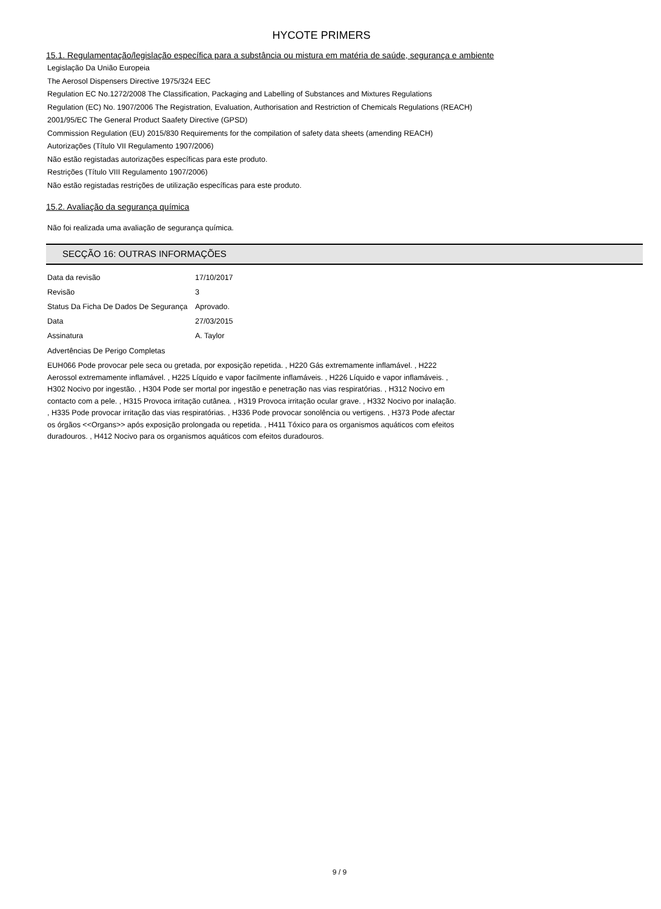HYCOTE PRIMERS
15.1. Regulamentação/legislação específica para a substância ou mistura em matéria de saúde, segurança e ambiente
Legislação Da União Europeia
The Aerosol Dispensers Directive 1975/324 EEC
Regulation EC No.1272/2008 The Classification, Packaging and Labelling of Substances and Mixtures Regulations
Regulation (EC) No. 1907/2006 The Registration, Evaluation, Authorisation and Restriction of Chemicals Regulations (REACH)
2001/95/EC The General Product Saafety Directive (GPSD)
Commission Regulation (EU) 2015/830 Requirements for the compilation of safety data sheets (amending REACH)
Autorizações (Título VII Regulamento 1907/2006)
Não estão registadas autorizações específicas para este produto.
Restrições (Título VIII Regulamento 1907/2006)
Não estão registadas restrições de utilização específicas para este produto.
15.2. Avaliação da segurança química
Não foi realizada uma avaliação de segurança química.
SECÇÃO 16: OUTRAS INFORMAÇÕES
| Data da revisão | 17/10/2017 |
| Revisão | 3 |
| Status Da Ficha De Dados De Segurança | Aprovado. |
| Data | 27/03/2015 |
| Assinatura | A. Taylor |
Advertências De Perigo Completas
EUH066 Pode provocar pele seca ou gretada, por exposição repetida. , H220 Gás extremamente inflamável. , H222 Aerossol extremamente inflamável. , H225 Líquido e vapor facilmente inflamáveis. , H226 Líquido e vapor inflamáveis. , H302 Nocivo por ingestão. , H304 Pode ser mortal por ingestão e penetração nas vias respiratórias. , H312 Nocivo em contacto com a pele. , H315 Provoca irritação cutânea. , H319 Provoca irritação ocular grave. , H332 Nocivo por inalação. , H335 Pode provocar irritação das vias respiratórias. , H336 Pode provocar sonolência ou vertigens. , H373 Pode afectar os órgãos <<Organs>> após exposição prolongada ou repetida. , H411 Tóxico para os organismos aquáticos com efeitos duradouros. , H412 Nocivo para os organismos aquáticos com efeitos duradouros.
9 / 9